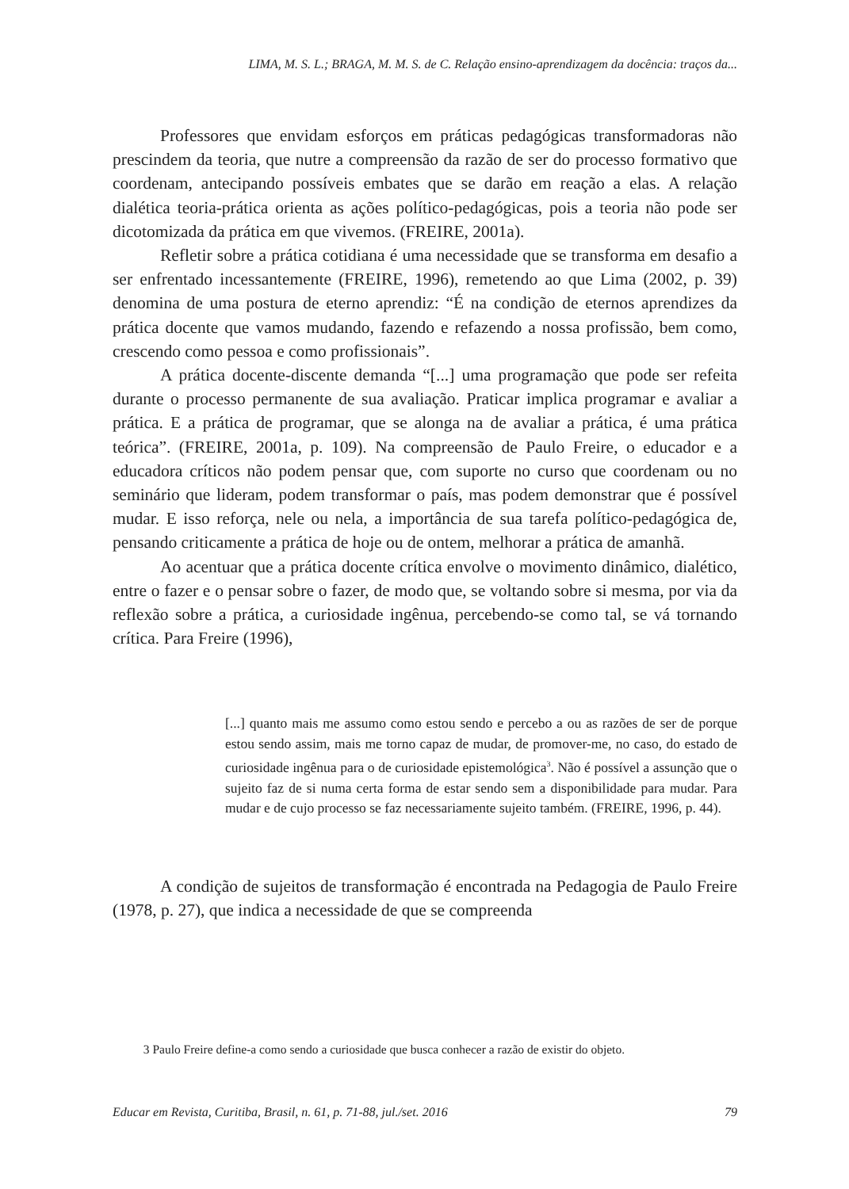LIMA, M. S. L.; BRAGA, M. M. S. de C. Relação ensino-aprendizagem da docência: traços da...
Professores que envidam esforços em práticas pedagógicas transformadoras não prescindem da teoria, que nutre a compreensão da razão de ser do processo formativo que coordenam, antecipando possíveis embates que se darão em reação a elas. A relação dialética teoria-prática orienta as ações político-pedagógicas, pois a teoria não pode ser dicotomizada da prática em que vivemos. (FREIRE, 2001a).
Refletir sobre a prática cotidiana é uma necessidade que se transforma em desafio a ser enfrentado incessantemente (FREIRE, 1996), remetendo ao que Lima (2002, p. 39) denomina de uma postura de eterno aprendiz: “É na condição de eternos aprendizes da prática docente que vamos mudando, fazendo e refazendo a nossa profissão, bem como, crescendo como pessoa e como profissionais”.
A prática docente-discente demanda “[...] uma programação que pode ser refeita durante o processo permanente de sua avaliação. Praticar implica programar e avaliar a prática. E a prática de programar, que se alonga na de avaliar a prática, é uma prática teórica”. (FREIRE, 2001a, p. 109). Na compreensão de Paulo Freire, o educador e a educadora críticos não podem pensar que, com suporte no curso que coordenam ou no seminário que lideram, podem transformar o país, mas podem demonstrar que é possível mudar. E isso reforça, nele ou nela, a importância de sua tarefa político-pedagógica de, pensando criticamente a prática de hoje ou de ontem, melhorar a prática de amanhã.
Ao acentuar que a prática docente crítica envolve o movimento dinâmico, dialético, entre o fazer e o pensar sobre o fazer, de modo que, se voltando sobre si mesma, por via da reflexão sobre a prática, a curiosidade ingênua, percebendo-se como tal, se vá tornando crítica. Para Freire (1996),
[...] quanto mais me assumo como estou sendo e percebo a ou as razões de ser de porque estou sendo assim, mais me torno capaz de mudar, de promover-me, no caso, do estado de curiosidade ingênua para o de curiosidade epistemológica<sup>3</sup>. Não é possível a assunção que o sujeito faz de si numa certa forma de estar sendo sem a disponibilidade para mudar. Para mudar e de cujo processo se faz necessariamente sujeito também. (FREIRE, 1996, p. 44).
A condição de sujeitos de transformação é encontrada na Pedagogia de Paulo Freire (1978, p. 27), que indica a necessidade de que se compreenda
3 Paulo Freire define-a como sendo a curiosidade que busca conhecer a razão de existir do objeto.
Educar em Revista, Curitiba, Brasil, n. 61, p. 71-88, jul./set. 2016 79